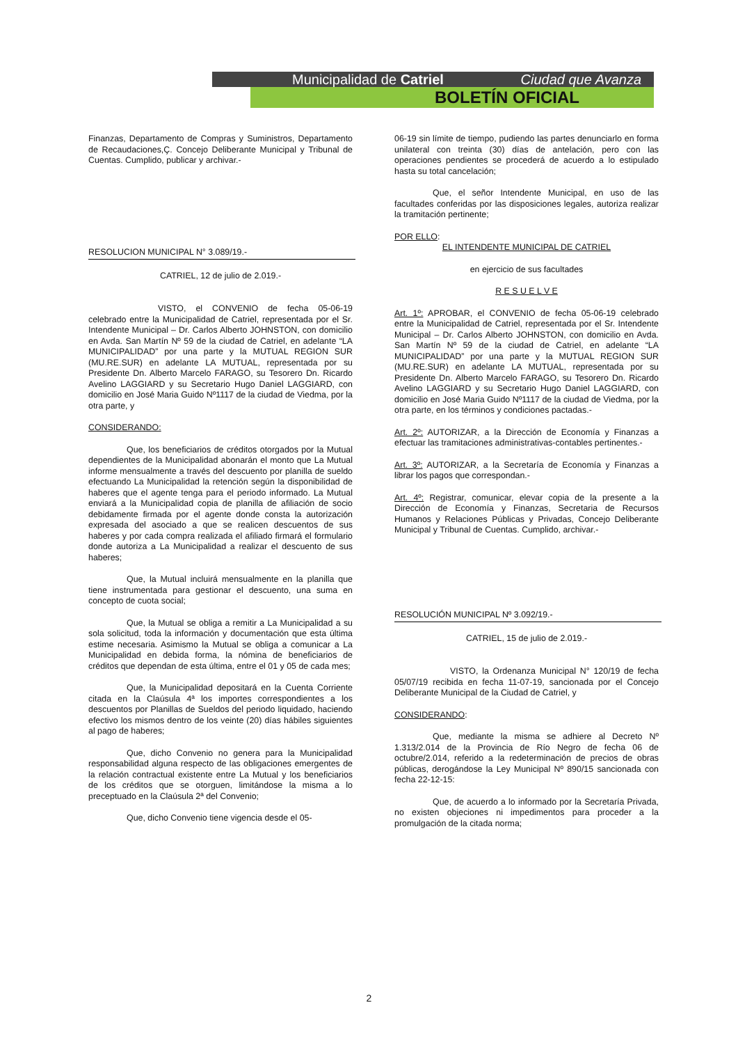Municipalidad de Catriel Ciudad que Avanza
BOLETÍN OFICIAL
Finanzas, Departamento de Compras y Suministros, Departamento de Recaudaciones,Ç. Concejo Deliberante Municipal y Tribunal de Cuentas. Cumplido, publicar y archivar.-
RESOLUCION MUNICIPAL N° 3.089/19.-
CATRIEL, 12 de julio de 2.019.-
VISTO, el CONVENIO de fecha 05-06-19 celebrado entre la Municipalidad de Catriel, representada por el Sr. Intendente Municipal – Dr. Carlos Alberto JOHNSTON, con domicilio en Avda. San Martín Nº 59 de la ciudad de Catriel, en adelante “LA MUNICIPALIDAD” por una parte y la MUTUAL REGION SUR (MU.RE.SUR) en adelante LA MUTUAL, representada por su Presidente Dn. Alberto Marcelo FARAGO, su Tesorero Dn. Ricardo Avelino LAGGIARD y su Secretario Hugo Daniel LAGGIARD, con domicilio en José Maria Guido Nº1117 de la ciudad de Viedma, por la otra parte, y
CONSIDERANDO:
Que, los beneficiarios de créditos otorgados por la Mutual dependientes de la Municipalidad abonarán el monto que La Mutual informe mensualmente a través del descuento por planilla de sueldo efectuando La Municipalidad la retención según la disponibilidad de haberes que el agente tenga para el periodo informado. La Mutual enviará a la Municipalidad copia de planilla de afiliación de socio debidamente firmada por el agente donde consta la autorización expresada del asociado a que se realicen descuentos de sus haberes y por cada compra realizada el afiliado firmará el formulario donde autoriza a La Municipalidad a realizar el descuento de sus haberes;
Que, la Mutual incluirá mensualmente en la planilla que tiene instrumentada para gestionar el descuento, una suma en concepto de cuota social;
Que, la Mutual se obliga a remitir a La Municipalidad a su sola solicitud, toda la información y documentación que esta última estime necesaria. Asimismo la Mutual se obliga a comunicar a La Municipalidad en debida forma, la nómina de beneficiarios de créditos que dependan de esta última, entre el 01 y 05 de cada mes;
Que, la Municipalidad depositará en la Cuenta Corriente citada en la Claúsula 4ª los importes correspondientes a los descuentos por Planillas de Sueldos del periodo liquidado, haciendo efectivo los mismos dentro de los veinte (20) días hábiles siguientes al pago de haberes;
Que, dicho Convenio no genera para la Municipalidad responsabilidad alguna respecto de las obligaciones emergentes de la relación contractual existente entre La Mutual y los beneficiarios de los créditos que se otorguen, limitándose la misma a lo preceptuado en la Claúsula 2ª del Convenio;
Que, dicho Convenio tiene vigencia desde el 05-
06-19 sin límite de tiempo, pudiendo las partes denunciarlo en forma unilateral con treinta (30) días de antelación, pero con las operaciones pendientes se procederá de acuerdo a lo estipulado hasta su total cancelación;
Que, el señor Intendente Municipal, en uso de las facultades conferidas por las disposiciones legales, autoriza realizar la tramitación pertinente;
POR ELLO:
EL INTENDENTE MUNICIPAL DE CATRIEL
en ejercicio de sus facultades
R E S U E L V E
Art. 1º: APROBAR, el CONVENIO de fecha 05-06-19 celebrado entre la Municipalidad de Catriel, representada por el Sr. Intendente Municipal – Dr. Carlos Alberto JOHNSTON, con domicilio en Avda. San Martín Nº 59 de la ciudad de Catriel, en adelante “LA MUNICIPALIDAD” por una parte y la MUTUAL REGION SUR (MU.RE.SUR) en adelante LA MUTUAL, representada por su Presidente Dn. Alberto Marcelo FARAGO, su Tesorero Dn. Ricardo Avelino LAGGIARD y su Secretario Hugo Daniel LAGGIARD, con domicilio en José Maria Guido Nº1117 de la ciudad de Viedma, por la otra parte, en los términos y condiciones pactadas.-
Art. 2º: AUTORIZAR, a la Dirección de Economía y Finanzas a efectuar las tramitaciones administrativas-contables pertinentes.-
Art. 3º: AUTORIZAR, a la Secretaría de Economía y Finanzas a librar los pagos que correspondan.-
Art. 4º: Registrar, comunicar, elevar copia de la presente a la Dirección de Economía y Finanzas, Secretaria de Recursos Humanos y Relaciones Públicas y Privadas, Concejo Deliberante Municipal y Tribunal de Cuentas. Cumplido, archivar.-
RESOLUCIÓN MUNICIPAL Nº 3.092/19.-
CATRIEL, 15 de julio de 2.019.-
VISTO, la Ordenanza Municipal N° 120/19 de fecha 05/07/19 recibida en fecha 11-07-19, sancionada por el Concejo Deliberante Municipal de la Ciudad de Catriel, y
CONSIDERANDO:
Que, mediante la misma se adhiere al Decreto Nº 1.313/2.014 de la Provincia de Río Negro de fecha 06 de octubre/2.014, referido a la redeterminación de precios de obras públicas, derogándose la Ley Municipal Nº 890/15 sancionada con fecha 22-12-15:
Que, de acuerdo a lo informado por la Secretaría Privada, no existen objeciones ni impedimentos para proceder a la promulgación de la citada norma;
2